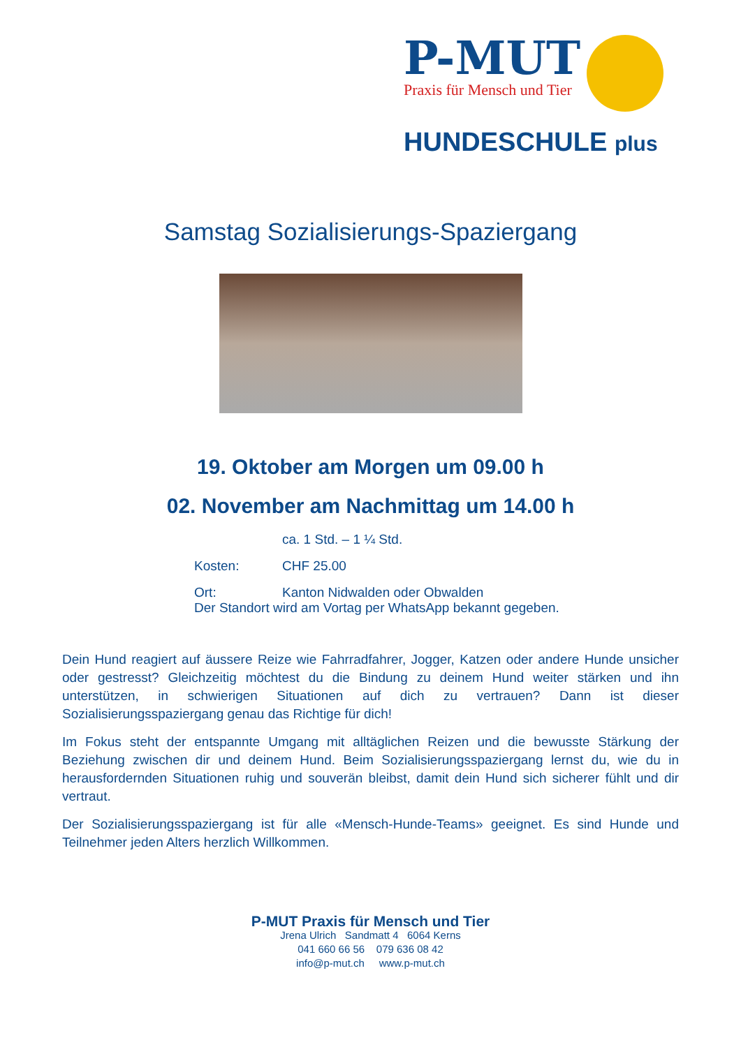P-MUT
Praxis für Mensch und Tier
HUNDESCHULE plus
Samstag Sozialisierungs-Spaziergang
19. Oktober am Morgen um 09.00 h
02. November am Nachmittag um 14.00 h
ca. 1 Std. – 1 ¼ Std.
Kosten: CHF 25.00
Ort: Kanton Nidwalden oder Obwalden
Der Standort wird am Vortag per WhatsApp bekannt gegeben.
Dein Hund reagiert auf äussere Reize wie Fahrradfahrer, Jogger, Katzen oder andere Hunde unsicher oder gestresst? Gleichzeitig möchtest du die Bindung zu deinem Hund weiter stärken und ihn unterstützen, in schwierigen Situationen auf dich zu vertrauen? Dann ist dieser Sozialisierungsspaziergang genau das Richtige für dich!
Im Fokus steht der entspannte Umgang mit alltäglichen Reizen und die bewusste Stärkung der Beziehung zwischen dir und deinem Hund. Beim Sozialisierungsspaziergang lernst du, wie du in herausfordernden Situationen ruhig und souverän bleibst, damit dein Hund sich sicherer fühlt und dir vertraut.
Der Sozialisierungsspaziergang ist für alle «Mensch-Hunde-Teams» geeignet. Es sind Hunde und Teilnehmer jeden Alters herzlich Willkommen.
P-MUT Praxis für Mensch und Tier
Jrena Ulrich Sandmatt 4 6064 Kerns
041 660 66 56 079 636 08 42
info@p-mut.ch www.p-mut.ch